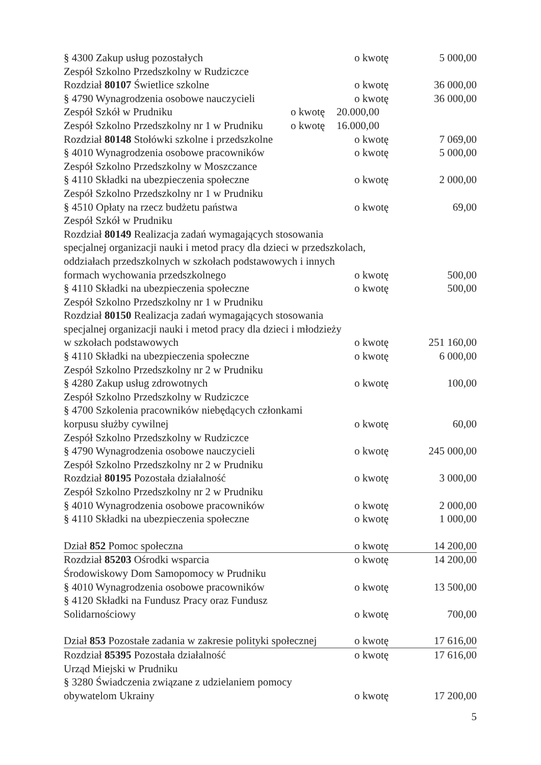§ 4300 Zakup usług pozostałych o kwotę 5 000,00
Zespół Szkolno Przedszkolny w Rudziczce
Rozdział 80107 Świetlice szkolne o kwotę 36 000,00
§ 4790 Wynagrodzenia osobowe nauczycieli o kwotę 36 000,00
Zespół Szkół w Prudniku o kwotę 20.000,00
Zespół Szkolno Przedszkolny nr 1 w Prudniku o kwotę 16.000,00
Rozdział 80148 Stołówki szkolne i przedszkolne o kwotę 7 069,00
§ 4010 Wynagrodzenia osobowe pracowników o kwotę 5 000,00
Zespół Szkolno Przedszkolny w Moszczance
§ 4110 Składki na ubezpieczenia społeczne o kwotę 2 000,00
Zespół Szkolno Przedszkolny nr 1 w Prudniku
§ 4510 Opłaty na rzecz budżetu państwa o kwotę 69,00
Zespół Szkół w Prudniku
Rozdział 80149 Realizacja zadań wymagających stosowania
specjalnej organizacji nauki i metod pracy dla dzieci w przedszkolach,
oddziałach przedszkolnych w szkołach podstawowych i innych
formach wychowania przedszkolnego o kwotę 500,00
§ 4110 Składki na ubezpieczenia społeczne o kwotę 500,00
Zespół Szkolno Przedszkolny nr 1 w Prudniku
Rozdział 80150 Realizacja zadań wymagających stosowania
specjalnej organizacji nauki i metod pracy dla dzieci i młodzieży
w szkołach podstawowych o kwotę 251 160,00
§ 4110 Składki na ubezpieczenia społeczne o kwotę 6 000,00
Zespół Szkolno Przedszkolny nr 2 w Prudniku
§ 4280 Zakup usług zdrowotnych o kwotę 100,00
Zespół Szkolno Przedszkolny w Rudziczce
§ 4700 Szkolenia pracowników niebędących członkami
korpusu służby cywilnej o kwotę 60,00
Zespół Szkolno Przedszkolny w Rudziczce
§ 4790 Wynagrodzenia osobowe nauczycieli o kwotę 245 000,00
Zespół Szkolno Przedszkolny nr 2 w Prudniku
Rozdział 80195 Pozostała działalność o kwotę 3 000,00
Zespół Szkolno Przedszkolny nr 2 w Prudniku
§ 4010 Wynagrodzenia osobowe pracowników o kwotę 2 000,00
§ 4110 Składki na ubezpieczenia społeczne o kwotę 1 000,00
Dział 852 Pomoc społeczna o kwotę 14 200,00
Rozdział 85203 Ośrodki wsparcia o kwotę 14 200,00
Środowiskowy Dom Samopomocy w Prudniku
§ 4010 Wynagrodzenia osobowe pracowników o kwotę 13 500,00
§ 4120 Składki na Fundusz Pracy oraz Fundusz
Solidarnościowy o kwotę 700,00
Dział 853 Pozostałe zadania w zakresie polityki społecznej o kwotę 17 616,00
Rozdział 85395 Pozostała działalność o kwotę 17 616,00
Urząd Miejski w Prudniku
§ 3280 Świadczenia związane z udzielaniem pomocy
obywatelom Ukrainy o kwotę 17 200,00
5